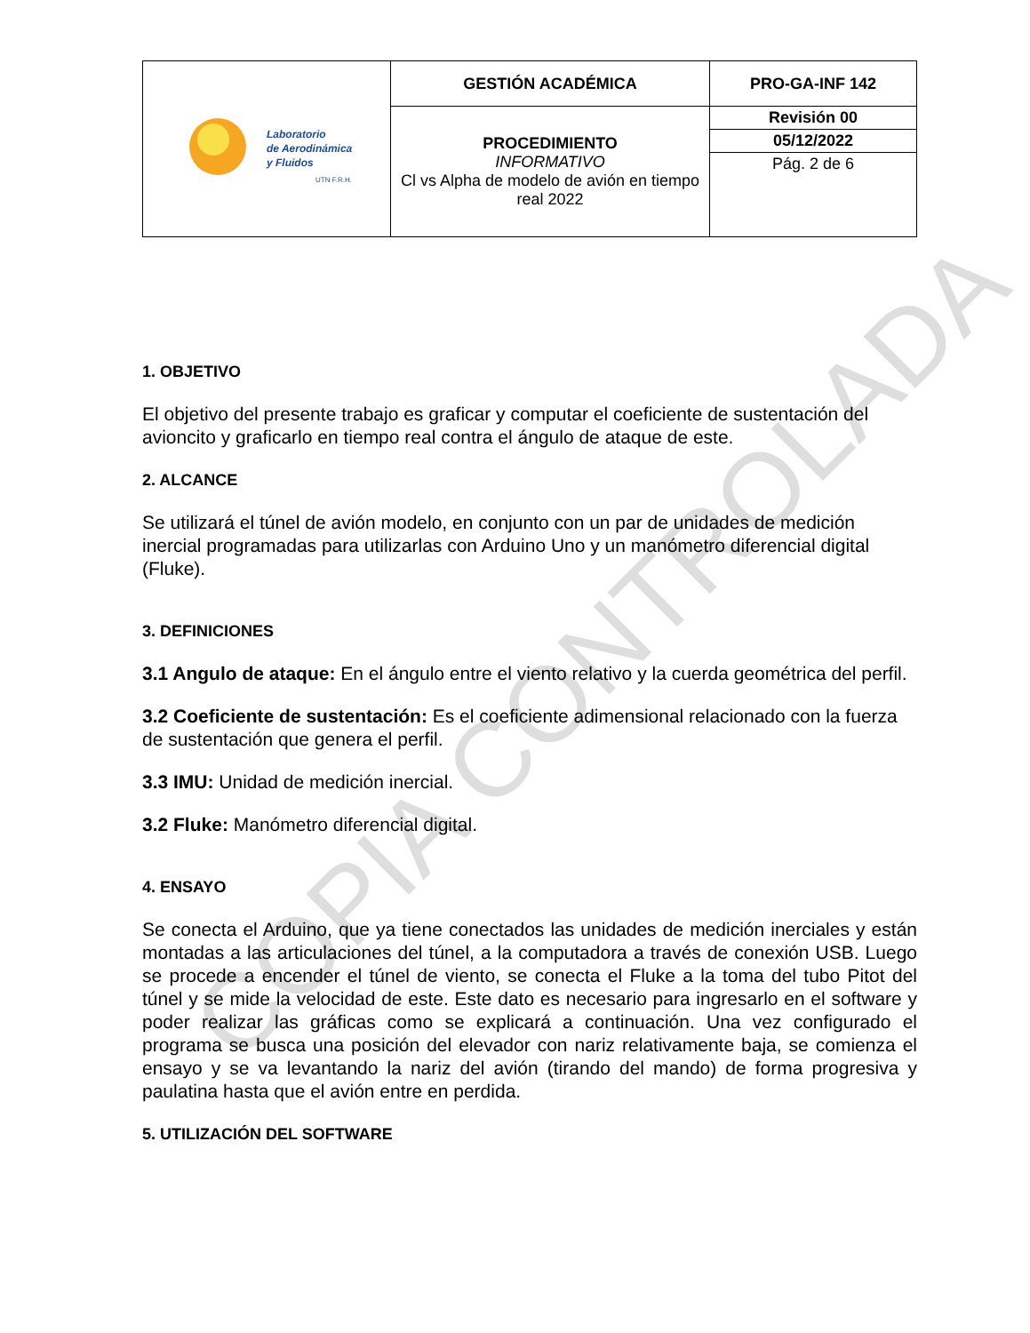| Laboratorio de Aerodinámica y Fluidos UTN F.R.H. | GESTIÓN ACADÉMICA | PRO-GA-INF 142 |
| | PROCEDIMIENTO INFORMATIVO Cl vs Alpha de modelo de avión en tiempo real 2022 | Revisión 00 |
| | | 05/12/2022 |
| | | Pág. 2 de 6 |
1. OBJETIVO
El objetivo del presente trabajo es graficar y computar el coeficiente de sustentación del avioncito y graficarlo en tiempo real contra el ángulo de ataque de este.
2. ALCANCE
Se utilizará el túnel de avión modelo, en conjunto con un par de unidades de medición inercial programadas para utilizarlas con Arduino Uno y un manómetro diferencial digital (Fluke).
3. DEFINICIONES
3.1 Angulo de ataque: En el ángulo entre el viento relativo y la cuerda geométrica del perfil.
3.2 Coeficiente de sustentación: Es el coeficiente adimensional relacionado con la fuerza de sustentación que genera el perfil.
3.3 IMU: Unidad de medición inercial.
3.2 Fluke: Manómetro diferencial digital.
4. ENSAYO
Se conecta el Arduino, que ya tiene conectados las unidades de medición inerciales y están montadas a las articulaciones del túnel, a la computadora a través de conexión USB. Luego se procede a encender el túnel de viento, se conecta el Fluke a la toma del tubo Pitot del túnel y se mide la velocidad de este. Este dato es necesario para ingresarlo en el software y poder realizar las gráficas como se explicará a continuación. Una vez configurado el programa se busca una posición del elevador con nariz relativamente baja, se comienza el ensayo y se va levantando la nariz del avión (tirando del mando) de forma progresiva y paulatina hasta que el avión entre en perdida.
5. UTILIZACIÓN DEL SOFTWARE
COPIA CONTROLADA